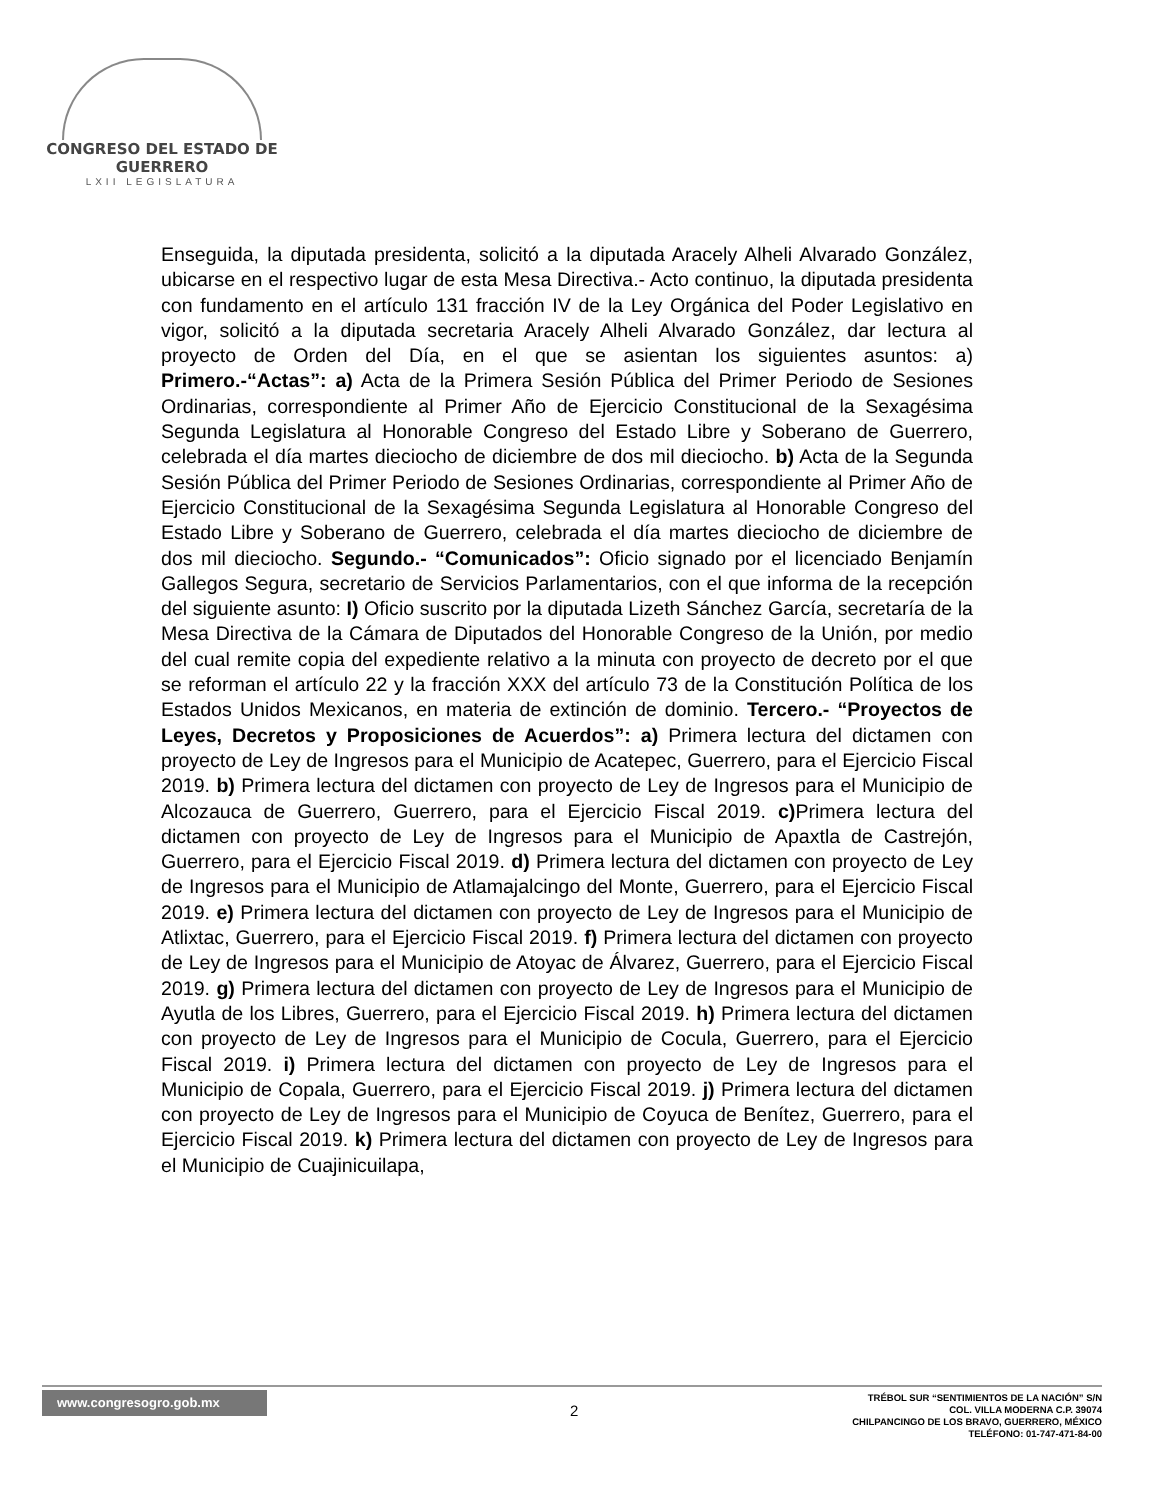CONGRESO DEL ESTADO DE GUERRERO
LXII LEGISLATURA
Enseguida, la diputada presidenta, solicitó a la diputada Aracely Alheli Alvarado González, ubicarse en el respectivo lugar de esta Mesa Directiva.- Acto continuo, la diputada presidenta con fundamento en el artículo 131 fracción IV de la Ley Orgánica del Poder Legislativo en vigor, solicitó a la diputada secretaria Aracely Alheli Alvarado González, dar lectura al proyecto de Orden del Día, en el que se asientan los siguientes asuntos: a) Primero.-“Actas”: a) Acta de la Primera Sesión Pública del Primer Periodo de Sesiones Ordinarias, correspondiente al Primer Año de Ejercicio Constitucional de la Sexagésima Segunda Legislatura al Honorable Congreso del Estado Libre y Soberano de Guerrero, celebrada el día martes dieciocho de diciembre de dos mil dieciocho. b) Acta de la Segunda Sesión Pública del Primer Periodo de Sesiones Ordinarias, correspondiente al Primer Año de Ejercicio Constitucional de la Sexagésima Segunda Legislatura al Honorable Congreso del Estado Libre y Soberano de Guerrero, celebrada el día martes dieciocho de diciembre de dos mil dieciocho. Segundo.- “Comunicados”: Oficio signado por el licenciado Benjamín Gallegos Segura, secretario de Servicios Parlamentarios, con el que informa de la recepción del siguiente asunto: I) Oficio suscrito por la diputada Lizeth Sánchez García, secretaría de la Mesa Directiva de la Cámara de Diputados del Honorable Congreso de la Unión, por medio del cual remite copia del expediente relativo a la minuta con proyecto de decreto por el que se reforman el artículo 22 y la fracción XXX del artículo 73 de la Constitución Política de los Estados Unidos Mexicanos, en materia de extinción de dominio. Tercero.- “Proyectos de Leyes, Decretos y Proposiciones de Acuerdos”: a) Primera lectura del dictamen con proyecto de Ley de Ingresos para el Municipio de Acatepec, Guerrero, para el Ejercicio Fiscal 2019. b) Primera lectura del dictamen con proyecto de Ley de Ingresos para el Municipio de Alcozauca de Guerrero, Guerrero, para el Ejercicio Fiscal 2019. c) Primera lectura del dictamen con proyecto de Ley de Ingresos para el Municipio de Apaxtla de Castrejón, Guerrero, para el Ejercicio Fiscal 2019. d) Primera lectura del dictamen con proyecto de Ley de Ingresos para el Municipio de Atlamajalcingo del Monte, Guerrero, para el Ejercicio Fiscal 2019. e) Primera lectura del dictamen con proyecto de Ley de Ingresos para el Municipio de Atlixtac, Guerrero, para el Ejercicio Fiscal 2019. f) Primera lectura del dictamen con proyecto de Ley de Ingresos para el Municipio de Atoyac de Álvarez, Guerrero, para el Ejercicio Fiscal 2019. g) Primera lectura del dictamen con proyecto de Ley de Ingresos para el Municipio de Ayutla de los Libres, Guerrero, para el Ejercicio Fiscal 2019. h) Primera lectura del dictamen con proyecto de Ley de Ingresos para el Municipio de Cocula, Guerrero, para el Ejercicio Fiscal 2019. i) Primera lectura del dictamen con proyecto de Ley de Ingresos para el Municipio de Copala, Guerrero, para el Ejercicio Fiscal 2019. j) Primera lectura del dictamen con proyecto de Ley de Ingresos para el Municipio de Coyuca de Benítez, Guerrero, para el Ejercicio Fiscal 2019. k) Primera lectura del dictamen con proyecto de Ley de Ingresos para el Municipio de Cuajinicuilapa,
www.congresogro.gob.mx
2
TRÉBOL SUR “SENTIMIENTOS DE LA NACIÓN” S/N
COL. VILLA MODERNA C.P. 39074
CHILPANCINGO DE LOS BRAVO, GUERRERO, MÉXICO
TELÉFONO: 01-747-471-84-00